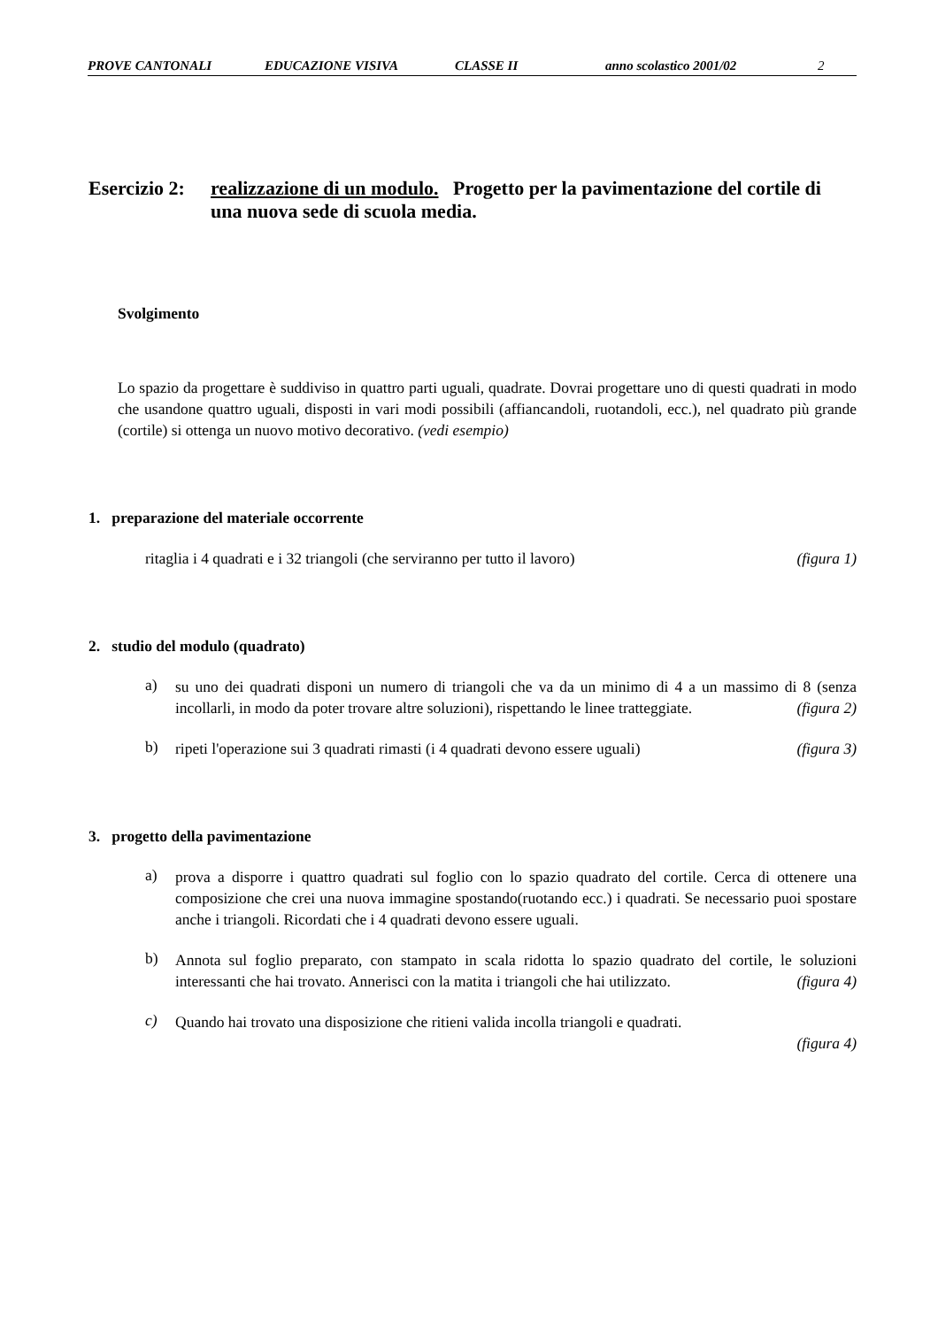PROVE CANTONALI EDUCAZIONE VISIVA CLASSE II anno scolastico 2001/02 2
Esercizio 2: realizzazione di un modulo. Progetto per la pavimentazione del cortile di una nuova sede di scuola media.
Svolgimento
Lo spazio da progettare è suddiviso in quattro parti uguali, quadrate. Dovrai progettare uno di questi quadrati in modo che usandone quattro uguali, disposti in vari modi possibili (affiancandoli, ruotandoli, ecc.), nel quadrato più grande (cortile) si ottenga un nuovo motivo decorativo. (vedi esempio)
1. preparazione del materiale occorrente
ritaglia i 4 quadrati e i 32 triangoli (che serviranno per tutto il lavoro) (figura 1)
2. studio del modulo (quadrato)
a) su uno dei quadrati disponi un numero di triangoli che va da un minimo di 4 a un massimo di 8 (senza incollarli, in modo da poter trovare altre soluzioni), rispettando le linee tratteggiate. (figura 2)
b) ripeti l'operazione sui 3 quadrati rimasti (i 4 quadrati devono essere uguali) (figura 3)
3. progetto della pavimentazione
a) prova a disporre i quattro quadrati sul foglio con lo spazio quadrato del cortile. Cerca di ottenere una composizione che crei una nuova immagine spostando(ruotando ecc.) i quadrati. Se necessario puoi spostare anche i triangoli. Ricordati che i 4 quadrati devono essere uguali.
b) Annota sul foglio preparato, con stampato in scala ridotta lo spazio quadrato del cortile, le soluzioni interessanti che hai trovato. Annerisci con la matita i triangoli che hai utilizzato. (figura 4)
c) Quando hai trovato una disposizione che ritieni valida incolla triangoli e quadrati.
(figura 4)